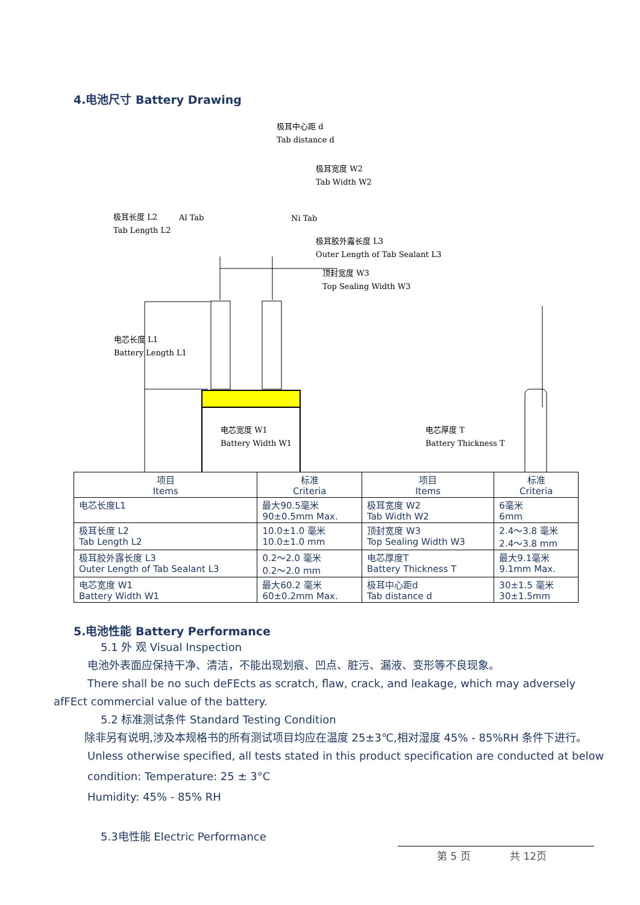4.电池尺寸 Battery Drawing
极耳中心距 d
Tab distance d
极耳宽度 W2
Tab Width W2
极耳长度 L2
Tab Length L2
Al Tab Ni Tab
极耳胶外露长度 L3
Outer Length of Tab Sealant L3
顶封宽度 W3
Top Sealing Width W3
电芯长度 L1
Battery Length L1
电芯宽度 W1
Battery Width W1
电芯厚度 T
Battery Thickness T
| 项目 Items | 标准 Criteria | 项目 Items | 标准 Criteria |
| --- | --- | --- | --- |
| 电芯长度L1 | 最大90.5毫米 90±0.5mm Max. | 极耳宽度 W2 Tab Width W2 | 6毫米 6mm |
| 极耳长度 L2 Tab Length L2 | 10.0±1.0 毫米 10.0±1.0 mm | 顶封宽度 W3 Top Sealing Width W3 | 2.4～3.8 毫米 2.4～3.8 mm |
| 极耳胶外露长度 L3 Outer Length of Tab Sealant L3 | 0.2～2.0 毫米 0.2～2.0 mm | 电芯厚度T Battery Thickness T | 最大9.1毫米 9.1mm Max. |
| 电芯宽度 W1 Battery Width W1 | 最大60.2 毫米 60±0.2mm Max. | 极耳中心距d Tab distance d | 30±1.5 毫米 30±1.5mm |
5.电池性能 Battery Performance
5.1 外 观 Visual Inspection
电池外表面应保持干净、清洁，不能出现划痕、凹点、脏污、漏液、变形等不良现象。
There shall be no such deFEcts as scratch, flaw, crack, and leakage, which may adversely afFEct commercial value of the battery.
5.2 标准测试条件 Standard Testing Condition
除非另有说明,涉及本规格书的所有测试项目均应在温度 25±3℃,相对湿度 45% - 85%RH 条件下进行。
Unless otherwise specified, all tests stated in this product specification are conducted at below
condition: Temperature: 25 ± 3°C
Humidity: 45% - 85% RH
5.3电性能 Electric Performance
第 5 页 共 12页